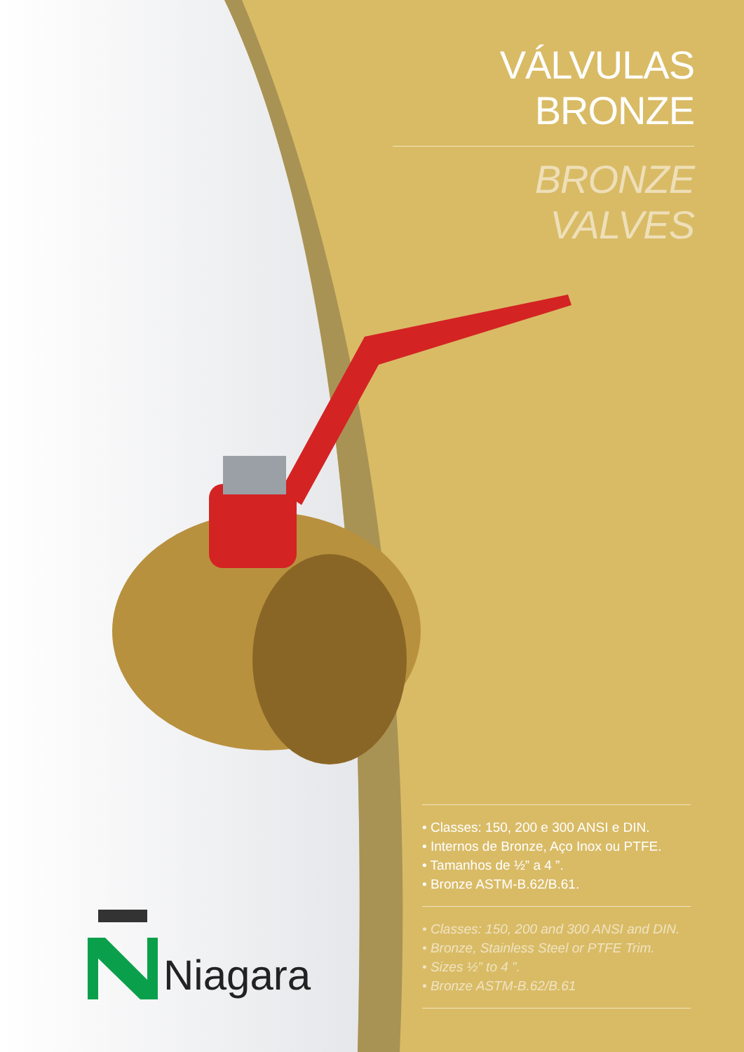VÁLVULAS BRONZE
BRONZE VALVES
• Classes: 150, 200 e 300 ANSI e DIN.
• Internos de Bronze, Aço Inox ou PTFE.
• Tamanhos de ½” a 4 ”.
• Bronze ASTM-B.62/B.61.
• Classes: 150, 200 and 300 ANSI and DIN.
• Bronze, Stainless Steel or PTFE Trim.
• Sizes ½” to 4 ”.
• Bronze ASTM-B.62/B.61
Niagara